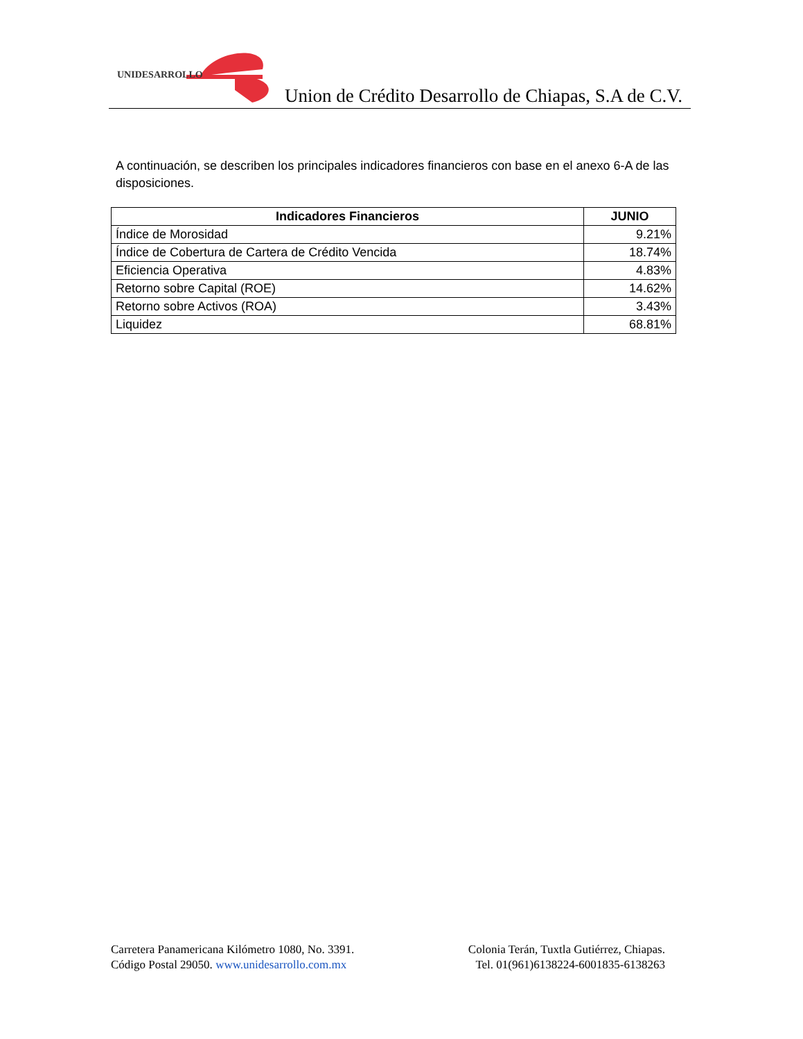UNIDESARROLLO
Union de Crédito Desarrollo de Chiapas, S.A de C.V.
A continuación, se describen los principales indicadores financieros con base en el anexo 6-A de las disposiciones.
| Indicadores Financieros | JUNIO |
| --- | --- |
| Índice de Morosidad | 9.21% |
| Índice de Cobertura de Cartera de Crédito Vencida | 18.74% |
| Eficiencia Operativa | 4.83% |
| Retorno sobre Capital (ROE) | 14.62% |
| Retorno sobre Activos (ROA) | 3.43% |
| Liquidez | 68.81% |
Carretera Panamericana Kilómetro 1080, No. 3391.
Código Postal 29050. www.unidesarrollo.com.mx
Colonia Terán, Tuxtla Gutiérrez, Chiapas.
Tel. 01(961)6138224-6001835-6138263